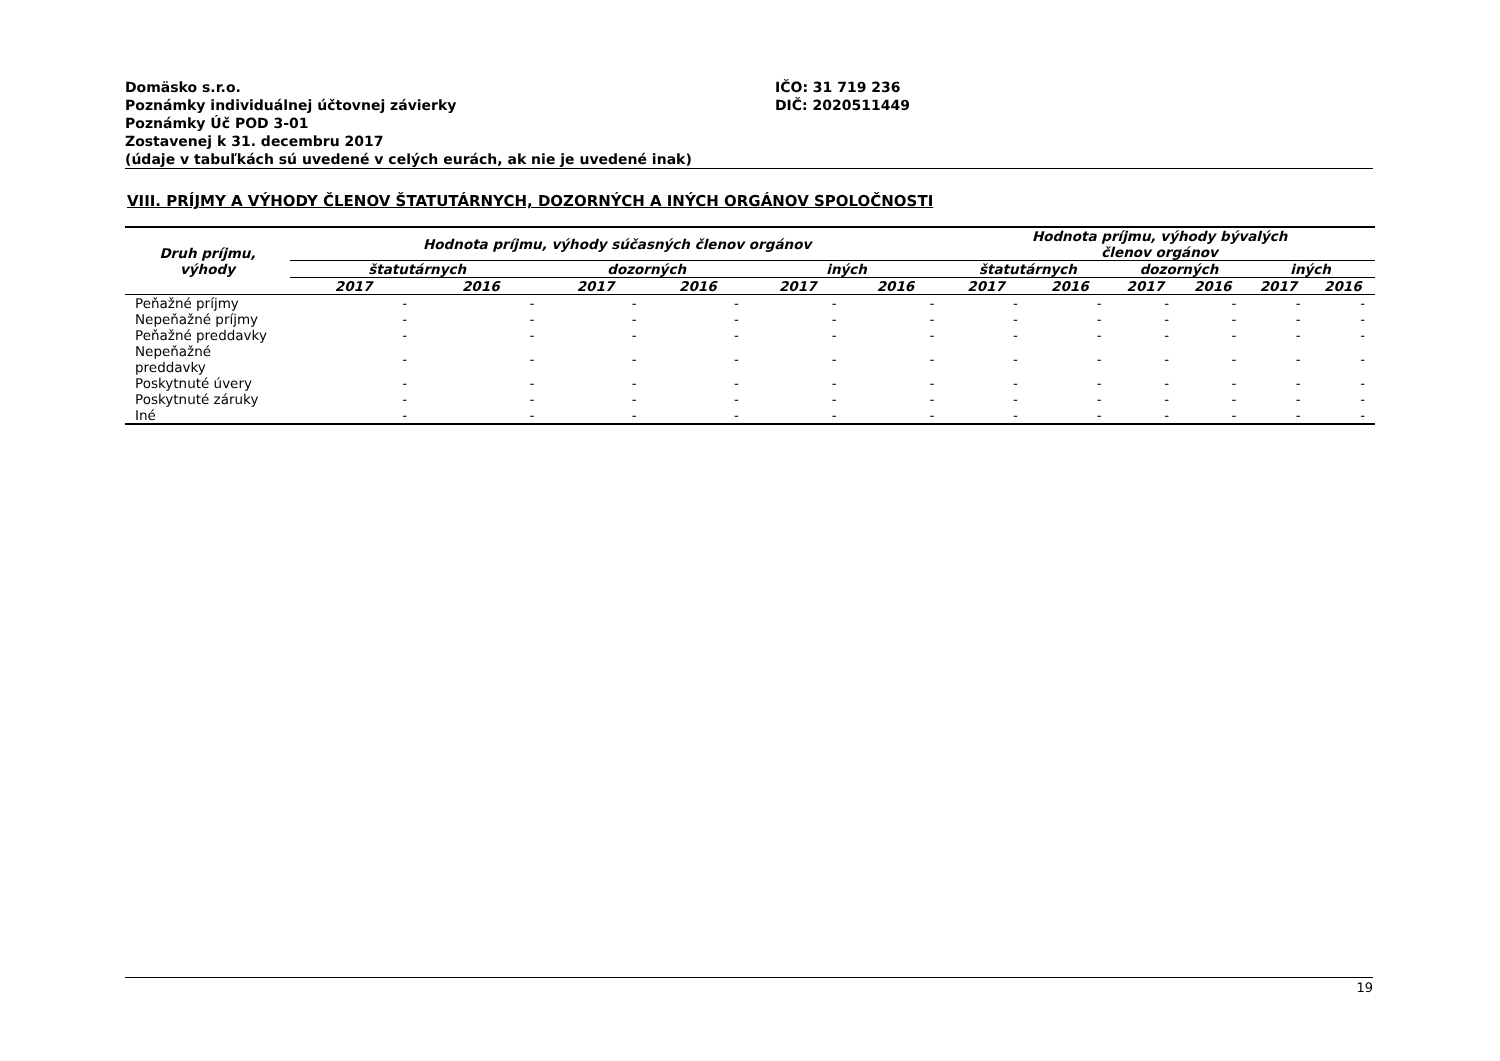Domäsko s.r.o.
Poznámky individuálnej účtovnej závierky
Poznámky Úč POD 3-01
Zostavenej k 31. decembru 2017
(údaje v tabuľkách sú uvedené v celých eurách, ak nie je uvedené inak)
IČO: 31 719 236
DIČ: 2020511449
VIII. PRÍJMY A VÝHODY ČLENOV ŠTATUTÁRNYCH, DOZORNÝCH A INÝCH ORGÁNOV SPOLOČNOSTI
| Druh príjmu, výhody | Hodnota príjmu, výhody súčasných členov orgánov | | | | | | Hodnota príjmu, výhody bývalých členov orgánov | | | | | |
| --- | --- | --- | --- | --- | --- | --- | --- | --- | --- | --- | --- | --- |
| | štatutárnych | | dozorných | | iných | | štatutárnych | | dozorných | | iných | |
| | 2017 | 2016 | 2017 | 2016 | 2017 | 2016 | 2017 | 2016 | 2017 | 2016 | 2017 | 2016 |
| Peňažné príjmy | - | - | - | - | - | - | - | - | - | - | - | - |
| Nepeňažné príjmy | - | - | - | - | - | - | - | - | - | - | - | - |
| Peňažné preddavky | - | - | - | - | - | - | - | - | - | - | - | - |
| Nepeňažné preddavky | - | - | - | - | - | - | - | - | - | - | - | - |
| Poskytnuté úvery | - | - | - | - | - | - | - | - | - | - | - | - |
| Poskytnuté záruky | - | - | - | - | - | - | - | - | - | - | - | - |
| Iné | - | - | - | - | - | - | - | - | - | - | - | - |
19